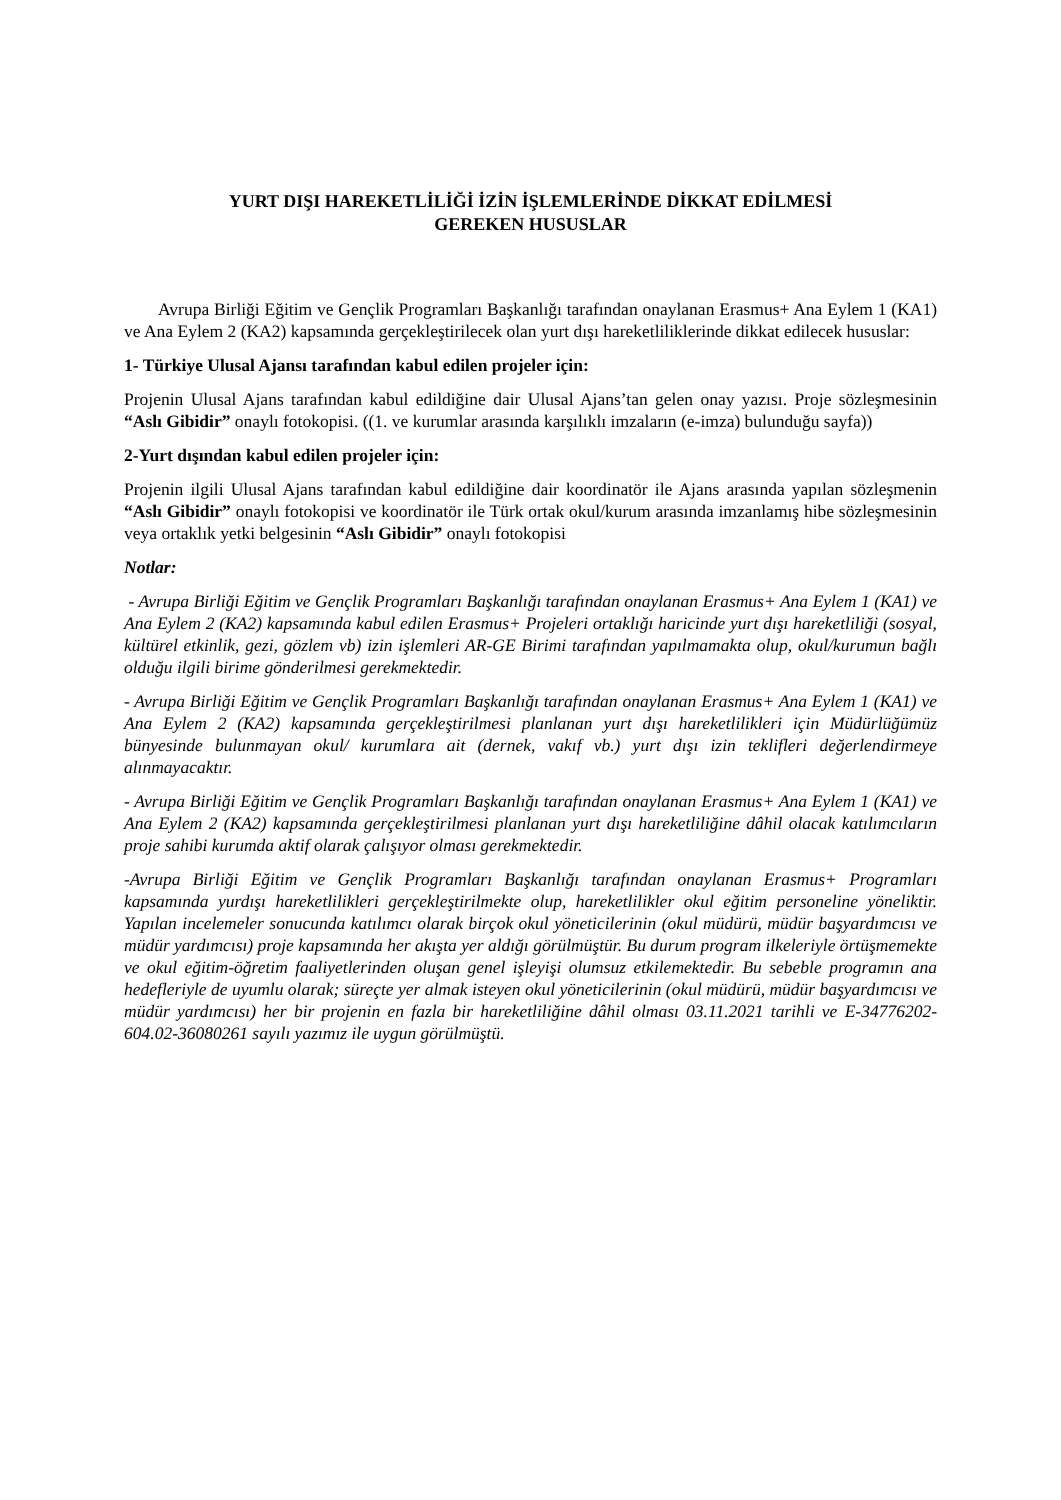YURT DIŞI HAREKETLİLİĞİ İZİN İŞLEMLERİNDE DİKKAT EDİLMESİ
GEREKEN HUSUSLAR
Avrupa Birliği Eğitim ve Gençlik Programları Başkanlığı tarafından onaylanan Erasmus+ Ana Eylem 1 (KA1) ve Ana Eylem 2 (KA2) kapsamında gerçekleştirilecek olan yurt dışı hareketliliklerinde dikkat edilecek hususlar:
1- Türkiye Ulusal Ajansı tarafından kabul edilen projeler için:
Projenin Ulusal Ajans tarafından kabul edildiğine dair Ulusal Ajans’tan gelen onay yazısı. Proje sözleşmesinin “Aslı Gibidir” onaylı fotokopisi. ((1. ve kurumlar arasında karşılıklı imzaların (e-imza) bulunduğu sayfa))
2-Yurt dışından kabul edilen projeler için:
Projenin ilgili Ulusal Ajans tarafından kabul edildiğine dair koordinatör ile Ajans arasında yapılan sözleşmenin “Aslı Gibidir” onaylı fotokopisi ve koordinatör ile Türk ortak okul/kurum arasında imzanlamış hibe sözleşmesinin veya ortaklık yetki belgesinin “Aslı Gibidir” onaylı fotokopisi
Notlar:
- Avrupa Birliği Eğitim ve Gençlik Programları Başkanlığı tarafından onaylanan Erasmus+ Ana Eylem 1 (KA1) ve Ana Eylem 2 (KA2) kapsamında kabul edilen Erasmus+ Projeleri ortaklığı haricinde yurt dışı hareketliliği (sosyal, kültürel etkinlik, gezi, gözlem vb) izin işlemleri AR-GE Birimi tarafından yapılmamakta olup, okul/kurumun bağlı olduğu ilgili birime gönderilmesi gerekmektedir.
- Avrupa Birliği Eğitim ve Gençlik Programları Başkanlığı tarafından onaylanan Erasmus+ Ana Eylem 1 (KA1) ve Ana Eylem 2 (KA2) kapsamında gerçekleştirilmesi planlanan yurt dışı hareketlilikleri için Müdürlüğümüz bünyesinde bulunmayan okul/ kurumlara ait (dernek, vakıf vb.) yurt dışı izin teklifleri değerlendirmeye alınmayacaktır.
- Avrupa Birliği Eğitim ve Gençlik Programları Başkanlığı tarafından onaylanan Erasmus+ Ana Eylem 1 (KA1) ve Ana Eylem 2 (KA2) kapsamında gerçekleştirilmesi planlanan yurt dışı hareketliliğine dâhil olacak katılımcıların proje sahibi kurumda aktif olarak çalışıyor olması gerekmektedir.
-Avrupa Birliği Eğitim ve Gençlik Programları Başkanlığı tarafından onaylanan Erasmus+ Programları kapsamında yurdışı hareketlilikleri gerçekleştirilmekte olup, hareketlilikler okul eğitim personeline yöneliktir. Yapılan incelemeler sonucunda katılımcı olarak birçok okul yöneticilerinin (okul müdürü, müdür başyardımcısı ve müdür yardımcısı) proje kapsamında her akışta yer aldığı görülmüştür. Bu durum program ilkeleriyle örtüşmemekte ve okul eğitim-öğretim faaliyetlerinden oluşan genel işleyişi olumsuz etkilemektedir. Bu sebeble programın ana hedefleriyle de uyumlu olarak; süreçte yer almak isteyen okul yöneticilerinin (okul müdürü, müdür başyardımcısı ve müdür yardımcısı) her bir projenin en fazla bir hareketliliğine dâhil olması 03.11.2021 tarihli ve E-34776202-604.02-36080261 sayılı yazımız ile uygun görülmüştü.